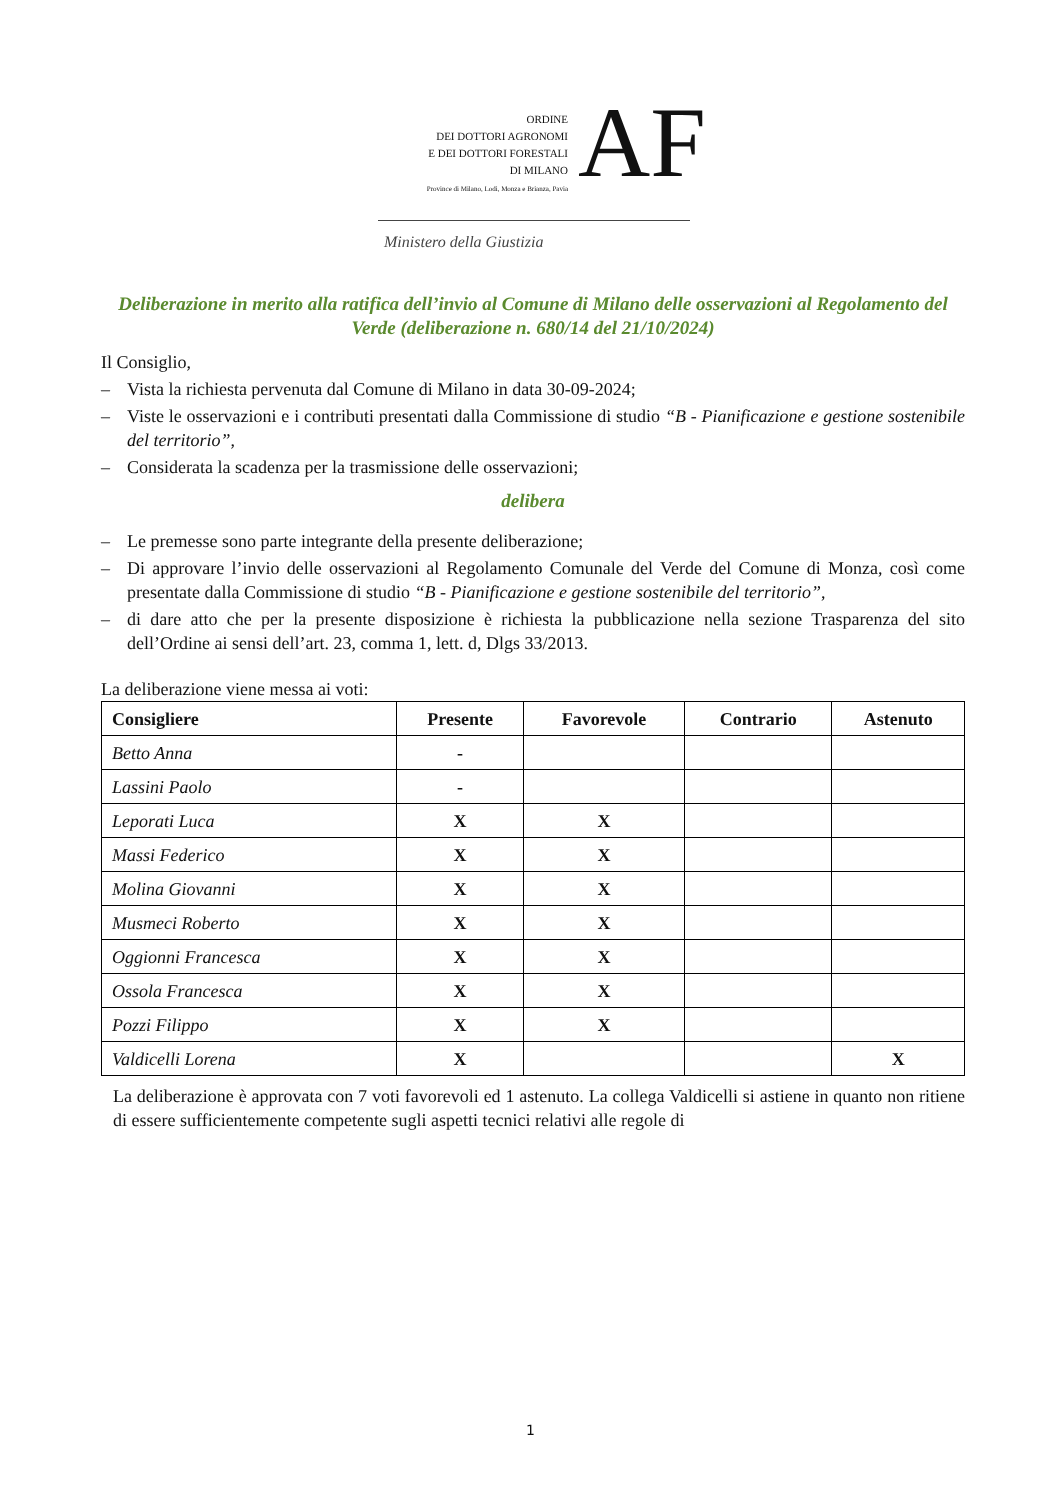ORDINE
DEI DOTTORI AGRONOMI
E DEI DOTTORI FORESTALI
DI MILANO
Province di Milano, Lodi, Monza e Brianza, Pavia
AF
Ministero della Giustizia
Deliberazione in merito alla ratifica dell’invio al Comune di Milano delle osservazioni al Regolamento del Verde (deliberazione n. 680/14 del 21/10/2024)
Il Consiglio,
– Vista la richiesta pervenuta dal Comune di Milano in data 30-09-2024;
– Viste le osservazioni e i contributi presentati dalla Commissione di studio “B - Pianificazione e gestione sostenibile del territorio”,
– Considerata la scadenza per la trasmissione delle osservazioni;
delibera
– Le premesse sono parte integrante della presente deliberazione;
– Di approvare l’invio delle osservazioni al Regolamento Comunale del Verde del Comune di Monza, così come presentate dalla Commissione di studio “B - Pianificazione e gestione sostenibile del territorio”,
– di dare atto che per la presente disposizione è richiesta la pubblicazione nella sezione Trasparenza del sito dell’Ordine ai sensi dell’art. 23, comma 1, lett. d, Dlgs 33/2013.
La deliberazione viene messa ai voti:
| Consigliere | Presente | Favorevole | Contrario | Astenuto |
| --- | --- | --- | --- | --- |
| Betto Anna | - | | | |
| Lassini Paolo | - | | | |
| Leporati Luca | X | X | | |
| Massi Federico | X | X | | |
| Molina Giovanni | X | X | | |
| Musmeci Roberto | X | X | | |
| Oggionni Francesca | X | X | | |
| Ossola Francesca | X | X | | |
| Pozzi Filippo | X | X | | |
| Valdicelli Lorena | X | | | X |
La deliberazione è approvata con 7 voti favorevoli ed 1 astenuto. La collega Valdicelli si astiene in quanto non ritiene di essere sufficientemente competente sugli aspetti tecnici relativi alle regole di
1